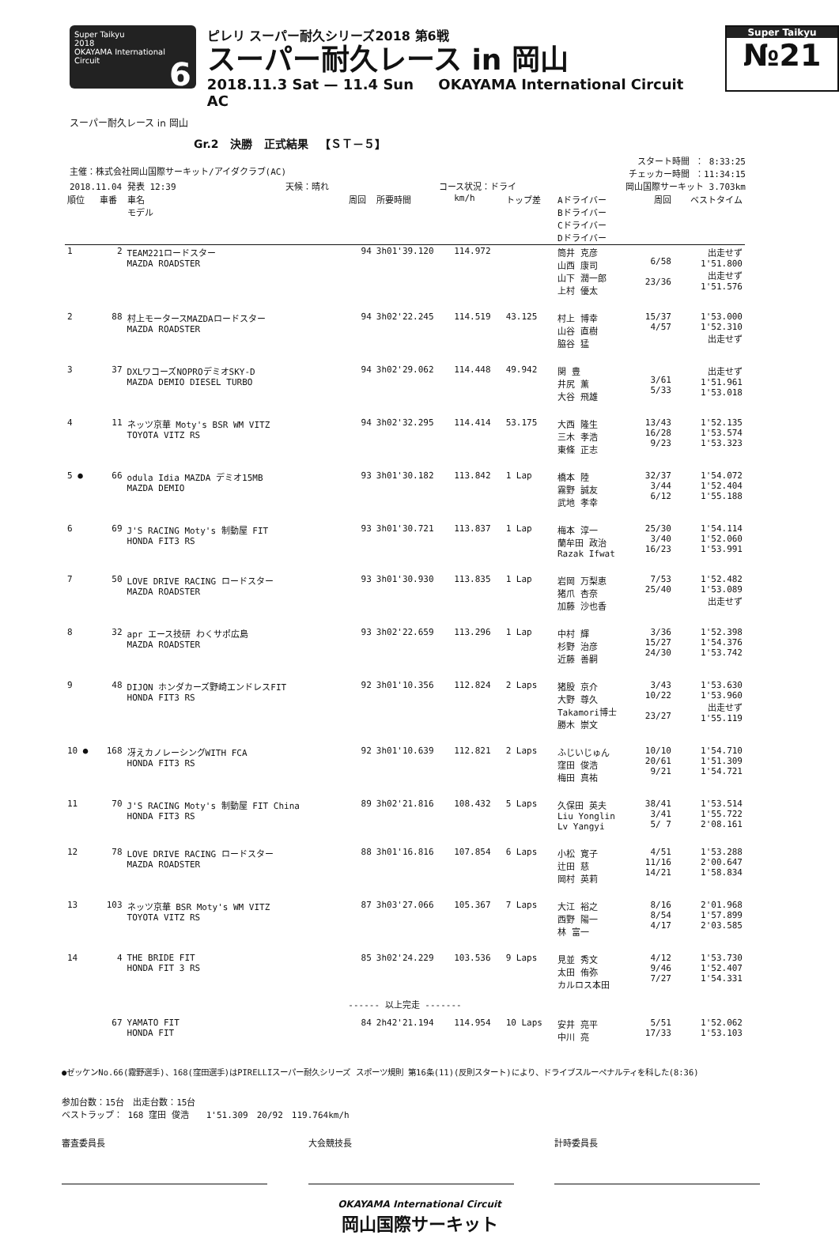Super Taikyu
2018
OKAYAMA International Circuit 6
ピレリ スーパー耐久シリーズ2018 第6戦
スーパー耐久レース in 岡山
2018.11.3 Sat — 11.4 Sun OKAYAMA International Circuit AC
Super Taikyu
№21
スーパー耐久レース in 岡山
Gr.2 決勝 正式結果 【ＳＴ－５】
主催：株式会社岡山国際サーキット/アイダクラブ(AC)
スタート時間 ： 8:33:25
チェッカー時間 ：11:34:15
2018.11.04 発表 12:39 天候：晴れ コース状況：ドライ 岡山国際サーキット 3.703km
| 順位 | 車番 | 車名 モデル | 周回 | 所要時間 | km/h | トップ差 | Aドライバー Bドライバー Cドライバー Dドライバー | 周回 | ベストタイム |
| --- | --- | --- | --- | --- | --- | --- | --- | --- | --- |
| 1 | 2 | TEAM221ロードスター MAZDA ROADSTER | 94 | 3h01'39.120 | 114.972 | | 筒井 克彦 山西 康司 山下 潤一郎 上村 優太 | 6/58 23/36 | 出走せず 1'51.800 出走せず 1'51.576 |
| 2 | 88 | 村上モータースMAZDAロードスター MAZDA ROADSTER | 94 | 3h02'22.245 | 114.519 | 43.125 | 村上 博幸 山谷 直樹 脇谷 猛 | 15/37 4/57 | 1'53.000 1'52.310 出走せず |
| 3 | 37 | DXLワコーズNOPROデミオSKY-D MAZDA DEMIO DIESEL TURBO | 94 | 3h02'29.062 | 114.448 | 49.942 | 関 豊 井尻 薫 大谷 飛雄 | 3/61 5/33 | 出走せず 1'51.961 1'53.018 |
| 4 | 11 | ネッツ京華 Moty's BSR WM VITZ TOYOTA VITZ RS | 94 | 3h02'32.295 | 114.414 | 53.175 | 大西 隆生 三木 孝浩 東條 正志 | 13/43 16/28 9/23 | 1'52.135 1'53.574 1'53.323 |
| 5 ● | 66 | odula Idia MAZDA デミオ15MB MAZDA DEMIO | 93 | 3h01'30.182 | 113.842 | 1 Lap | 橋本 陸 霧野 誠友 武地 孝幸 | 32/37 3/44 6/12 | 1'54.072 1'52.404 1'55.188 |
| 6 | 69 | J'S RACING Moty's 制動屋 FIT HONDA FIT3 RS | 93 | 3h01'30.721 | 113.837 | 1 Lap | 梅本 淳一 蘭牟田 政治 Razak Ifwat | 25/30 3/40 16/23 | 1'54.114 1'52.060 1'53.991 |
| 7 | 50 | LOVE DRIVE RACING ロードスター MAZDA ROADSTER | 93 | 3h01'30.930 | 113.835 | 1 Lap | 岩岡 万梨恵 猪爪 杏奈 加藤 沙也香 | 7/53 25/40 | 1'52.482 1'53.089 出走せず |
| 8 | 32 | apr エース技研 わくサポ広島 MAZDA ROADSTER | 93 | 3h02'22.659 | 113.296 | 1 Lap | 中村 輝 杉野 治彦 近藤 善嗣 | 3/36 15/27 24/30 | 1'52.398 1'54.376 1'53.742 |
| 9 | 48 | DIJON ホンダカーズ野崎エンドレスFIT HONDA FIT3 RS | 92 | 3h01'10.356 | 112.824 | 2 Laps | 猪股 京介 大野 尊久 Takamori博士 勝木 崇文 | 3/43 10/22 23/27 | 1'53.630 1'53.960 出走せず 1'55.119 |
| 10 ● | 168 | 冴えカノレーシングWITH FCA HONDA FIT3 RS | 92 | 3h01'10.639 | 112.821 | 2 Laps | ふじいじゅん 窪田 俊浩 梅田 真祐 | 10/10 20/61 9/21 | 1'54.710 1'51.309 1'54.721 |
| 11 | 70 | J'S RACING Moty's 制動屋 FIT China HONDA FIT3 RS | 89 | 3h02'21.816 | 108.432 | 5 Laps | 久保田 英夫 Liu Yonglin Lv Yangyi | 38/41 3/41 5/ 7 | 1'53.514 1'55.722 2'08.161 |
| 12 | 78 | LOVE DRIVE RACING ロードスター MAZDA ROADSTER | 88 | 3h01'16.816 | 107.854 | 6 Laps | 小松 寛子 辻田 慈 岡村 英莉 | 4/51 11/16 14/21 | 1'53.288 2'00.647 1'58.834 |
| 13 | 103 | ネッツ京華 BSR Moty's WM VITZ TOYOTA VITZ RS | 87 | 3h03'27.066 | 105.367 | 7 Laps | 大江 裕之 西野 陽一 林 富一 | 8/16 8/54 4/17 | 2'01.968 1'57.899 2'03.585 |
| 14 | 4 | THE BRIDE FIT HONDA FIT 3 RS | 85 | 3h02'24.229 | 103.536 | 9 Laps | 見並 秀文 太田 侑弥 カルロス本田 | 4/12 9/46 7/27 | 1'53.730 1'52.407 1'54.331 |
| ------ 以上完走 ------- | | | | | | | | | |
| | 67 | YAMATO FIT HONDA FIT | 84 | 2h42'21.194 | 114.954 | 10 Laps | 安井 亮平 中川 亮 | 5/51 17/33 | 1'52.062 1'53.103 |
●ゼッケンNo.66(霧野選手)、168(窪田選手)はPIRELLIスーパー耐久シリーズ スポーツ規則 第16条(11)(反則スタート)により、ドライブスルーペナルティを科した(8:36)
参加台数：15台　出走台数：15台
ベストラップ： 168 窪田 俊浩　　1'51.309　20/92　119.764km/h
審査委員長 大会競技長 計時委員長
OKAYAMA International Circuit
岡山国際サーキット